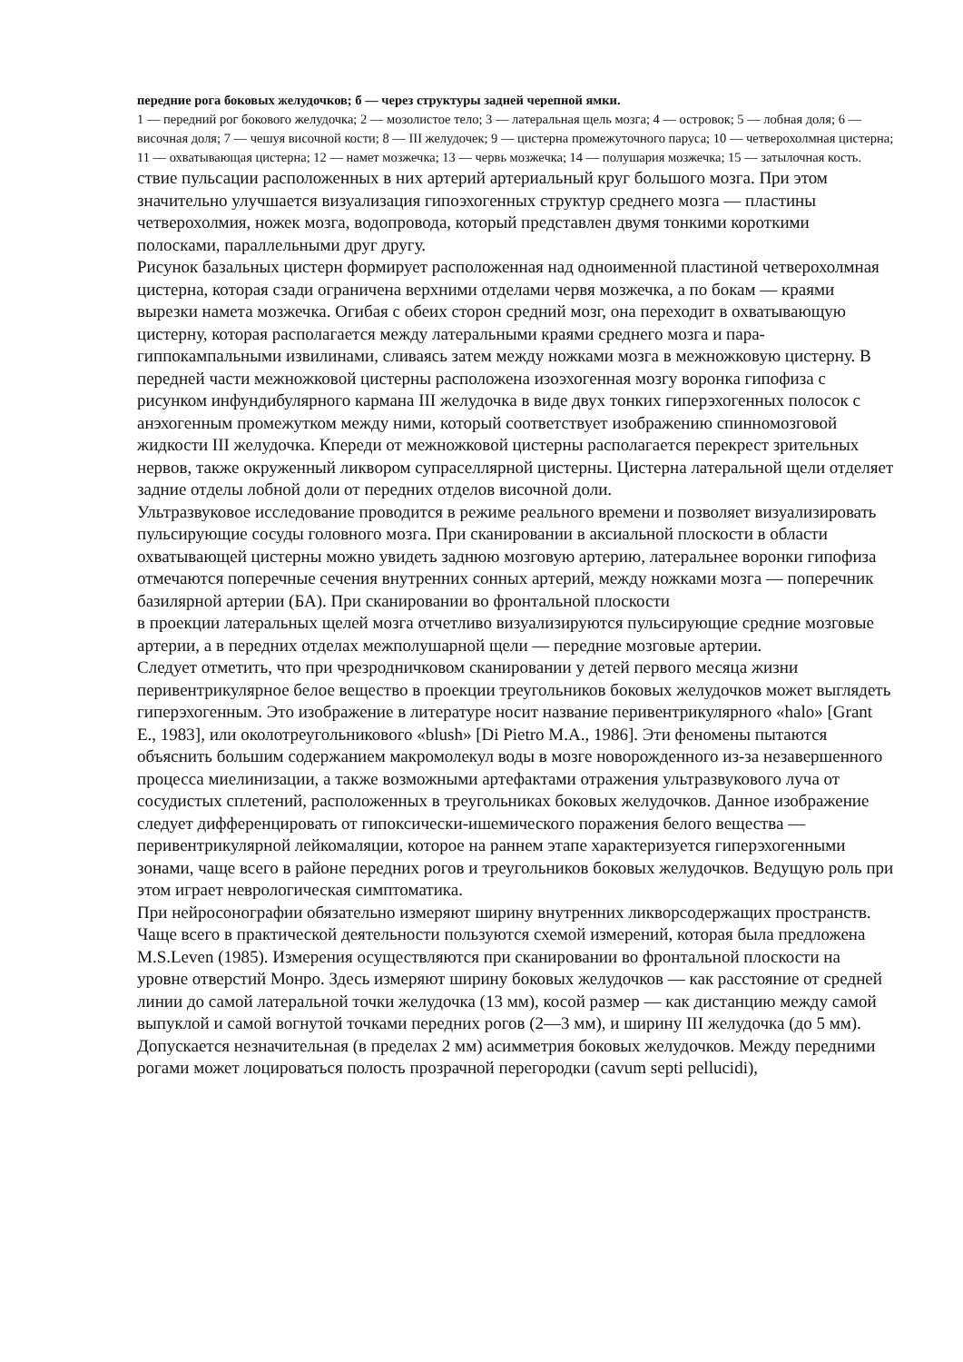передние рога боковых желудочков; б — через структуры задней черепной ямки.
1 — передний рог бокового желудочка; 2 — мозолистое тело; 3 — латеральная щель мозга; 4 — островок; 5 — лобная доля; 6 — височная доля; 7 — чешуя височной кости; 8 — III желудочек; 9 — цистерна промежуточного паруса; 10 — четверохолмная цистерна; 11 — охватывающая цистерна; 12 — намет мозжечка; 13 — червь мозжечка; 14 — полушария мозжечка; 15 — затылочная кость.
ствие пульсации расположенных в них артерий артериальный круг большого мозга. При этом значительно улучшается визуализация гипоэхогенных структур среднего мозга — пластины четверохолмия, ножек мозга, водопровода, который представлен двумя тонкими короткими полосками, параллельными друг другу.
Рисунок базальных цистерн формирует расположенная над одноименной пластиной четверохолмная цистерна, которая сзади ограничена верхними отделами червя мозжечка, а по бокам — краями вырезки намета мозжечка. Огибая с обеих сторон средний мозг, она переходит в охватывающую цистерну, которая располагается между латеральными краями среднего мозга и пара-гиппокампальными извилинами, сливаясь затем между ножками мозга в межножковую цистерну. В передней части межножковой цистерны расположена изоэхогенная мозгу воронка гипофиза с рисунком инфундибулярного кармана III желудочка в виде двух тонких гиперэхогенных полосок с анэхогенным промежутком между ними, который соответствует изображению спинномозговой жидкости III желудочка. Кпереди от межножковой цистерны располагается перекрест зрительных нервов, также окруженный ликвором супраселлярной цистерны. Цистерна латеральной щели отделяет задние отделы лобной доли от передних отделов височной доли.
Ультразвуковое исследование проводится в режиме реального времени и позволяет визуализировать пульсирующие сосуды головного мозга. При сканировании в аксиальной плоскости в области охватывающей цистерны можно увидеть заднюю мозговую артерию, латеральнее воронки гипофиза отмечаются поперечные сечения внутренних сонных артерий, между ножками мозга — поперечник базилярной артерии (БА). При сканировании во фронтальной плоскости
в проекции латеральных щелей мозга отчетливо визуализируются пульсирующие средние мозговые артерии, а в передних отделах межполушарной щели — передние мозговые артерии.
Следует отметить, что при чрезродничковом сканировании у детей первого месяца жизни перивентрикулярное белое вещество в проекции треугольников боковых желудочков может выглядеть гиперэхогенным. Это изображение в литературе носит название перивентрикулярного «halo» [Grant E., 1983], или околотреугольникового «blush» [Di Pietro M.A., 1986]. Эти феномены пытаются объяснить большим содержанием макромолекул воды в мозге новорожденного из-за незавершенного процесса миелинизации, а также возможными артефактами отражения ультразвукового луча от сосудистых сплетений, расположенных в треугольниках боковых желудочков. Данное изображение следует дифференцировать от гипоксически-ишемического поражения белого вещества — перивентрикулярной лейкомаляции, которое на раннем этапе характеризуется гиперэхогенными зонами, чаще всего в районе передних рогов и треугольников боковых желудочков. Ведущую роль при этом играет неврологическая симптоматика.
При нейросонографии обязательно измеряют ширину внутренних ликворсодержащих пространств. Чаще всего в практической деятельности пользуются схемой измерений, которая была предложена M.S.Leven (1985). Измерения осуществляются при сканировании во фронтальной плоскости на уровне отверстий Монро. Здесь измеряют ширину боковых желудочков — как расстояние от средней линии до самой латеральной точки желудочка (13 мм), косой размер — как дистанцию между самой выпуклой и самой вогнутой точками передних рогов (2—3 мм), и ширину III желудочка (до 5 мм). Допускается незначительная (в пределах 2 мм) асимметрия боковых желудочков. Между передними рогами может лоцироваться полость прозрачной перегородки (cavum septi pellucidi),